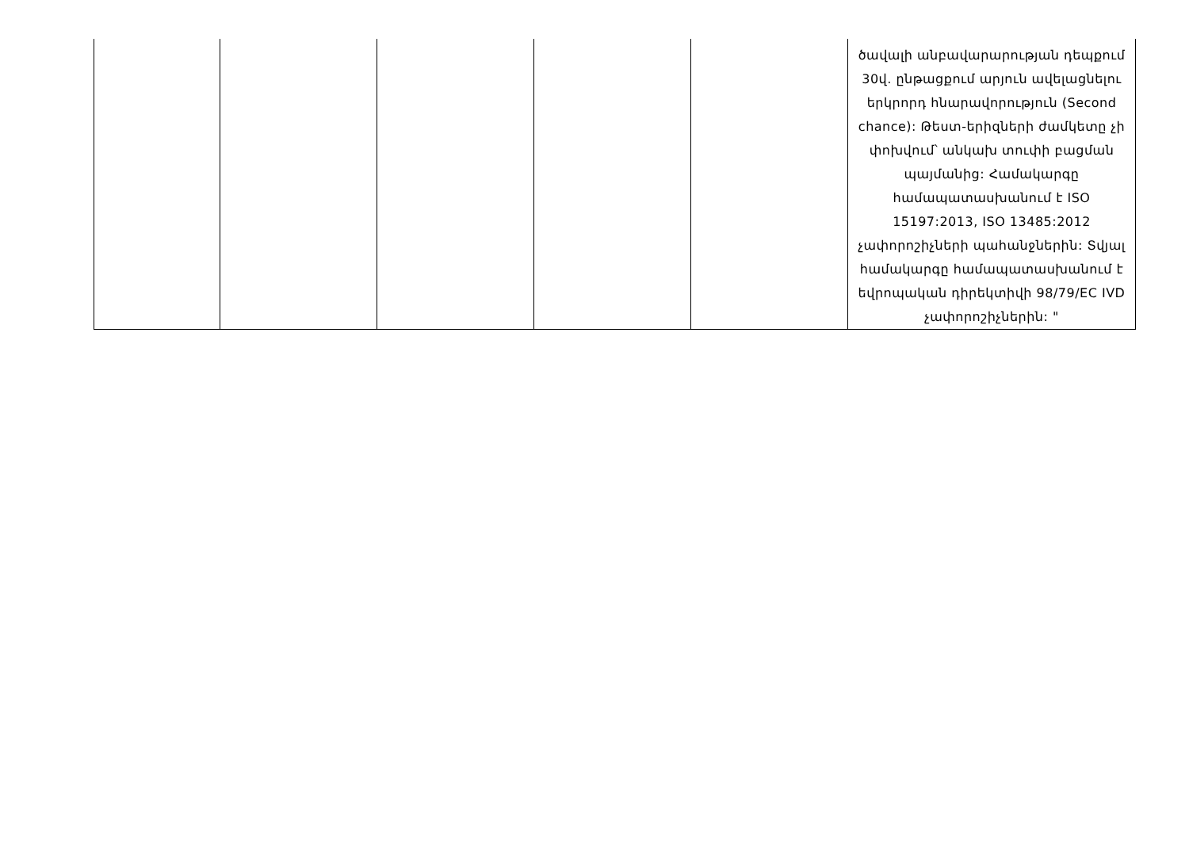| | | | | | ծավալի անբավարարության դեպքում 30վ. ընթացքում արյուն ավելացնելու երկրորդ հնարավորություն (Second chance): Թեստ-երիզների ժամկետը չի փոխվում՝ անկախ տուփի բացման պայմանից: Համակարգը համապատասխանում է ISO 15197:2013, ISO 13485:2012 չափորոշիչների պահանջներին: Տվյալ համակարգը համապատասխանում է եվրոպական դիրեկտիվի 98/79/EC IVD չափորոշիչներին: " |